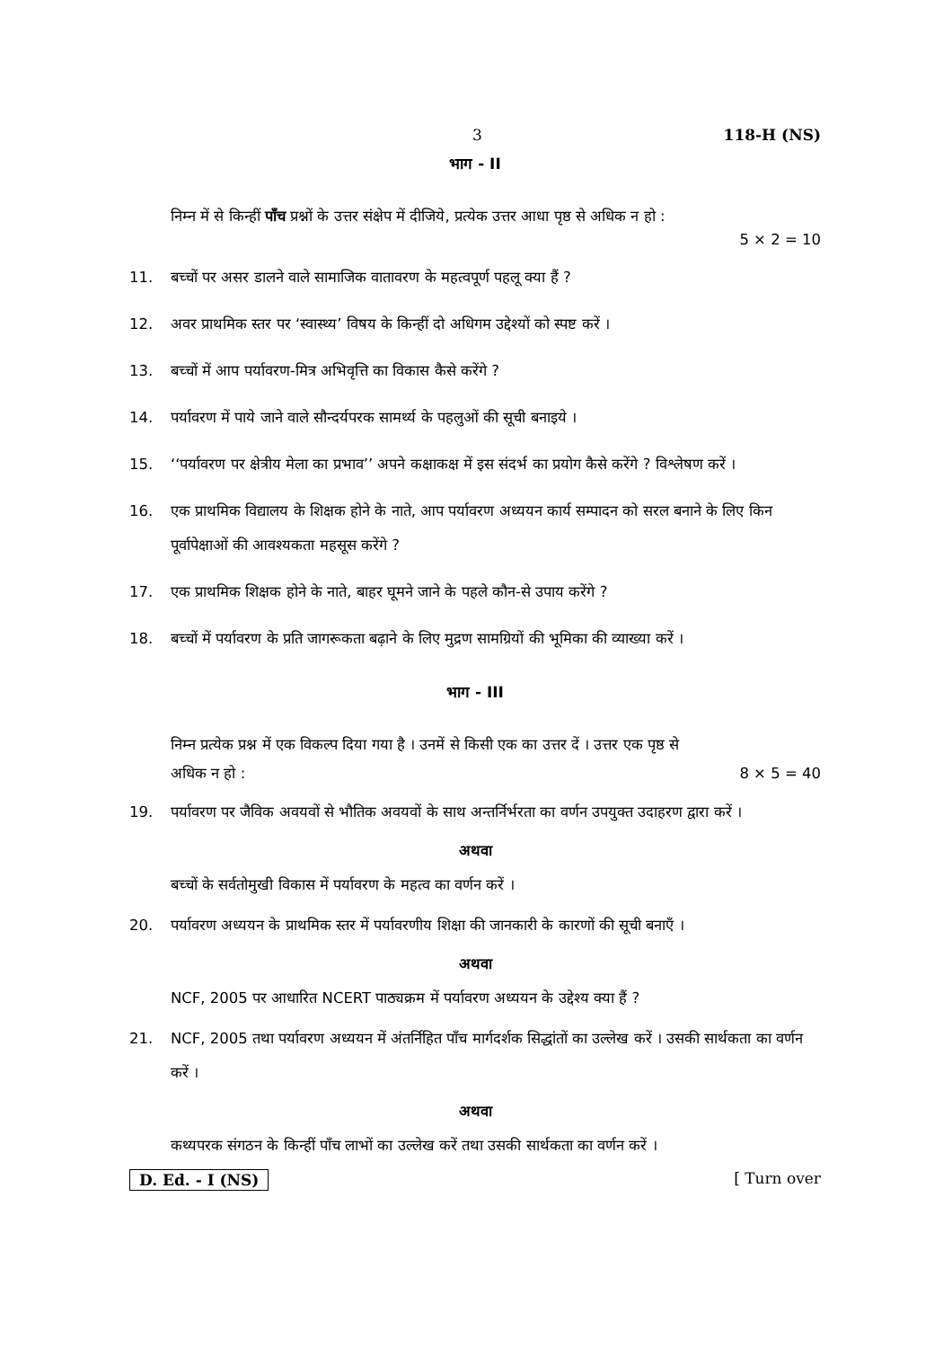3 118-H (NS)
भाग - II
निम्न में से किन्हीं पाँच प्रश्नों के उत्तर संक्षेप में दीजिये, प्रत्येक उत्तर आधा पृष्ठ से अधिक न हो :
5 × 2 = 10
11. बच्चों पर असर डालने वाले सामाजिक वातावरण के महत्वपूर्ण पहलू क्या हैं ?
12. अवर प्राथमिक स्तर पर ‘स्वास्थ्य’ विषय के किन्हीं दो अधिगम उद्देश्यों को स्पष्ट करें ।
13. बच्चों में आप पर्यावरण-मित्र अभिवृत्ति का विकास कैसे करेंगे ?
14. पर्यावरण में पाये जाने वाले सौन्दर्यपरक सामर्थ्य के पहलुओं की सूची बनाइये ।
15. ‘‘पर्यावरण पर क्षेत्रीय मेला का प्रभाव’’ अपने कक्षाकक्ष में इस संदर्भ का प्रयोग कैसे करेंगे ? विश्लेषण करें ।
16. एक प्राथमिक विद्यालय के शिक्षक होने के नाते, आप पर्यावरण अध्ययन कार्य सम्पादन को सरल बनाने के लिए किन पूर्वापेक्षाओं की आवश्यकता महसूस करेंगे ?
17. एक प्राथमिक शिक्षक होने के नाते, बाहर घूमने जाने के पहले कौन-से उपाय करेंगे ?
18. बच्चों में पर्यावरण के प्रति जागरूकता बढ़ाने के लिए मुद्रण सामग्रियों की भूमिका की व्याख्या करें ।
भाग - III
निम्न प्रत्येक प्रश्न में एक विकल्प दिया गया है । उनमें से किसी एक का उत्तर दें । उत्तर एक पृष्ठ से
अधिक न हो : 8 × 5 = 40
19. पर्यावरण पर जैविक अवयवों से भौतिक अवयवों के साथ अन्तर्निर्भरता का वर्णन उपयुक्त उदाहरण द्वारा करें ।
अथवा
बच्चों के सर्वतोमुखी विकास में पर्यावरण के महत्व का वर्णन करें ।
20. पर्यावरण अध्ययन के प्राथमिक स्तर में पर्यावरणीय शिक्षा की जानकारी के कारणों की सूची बनाएँ ।
अथवा
NCF, 2005 पर आधारित NCERT पाठ्यक्रम में पर्यावरण अध्ययन के उद्देश्य क्या हैं ?
21. NCF, 2005 तथा पर्यावरण अध्ययन में अंतर्निहित पाँच मार्गदर्शक सिद्धांतों का उल्लेख करें । उसकी सार्थकता का वर्णन करें ।
अथवा
कथ्यपरक संगठन के किन्हीं पाँच लाभों का उल्लेख करें तथा उसकी सार्थकता का वर्णन करें ।
D. Ed. - I (NS) [ Turn over